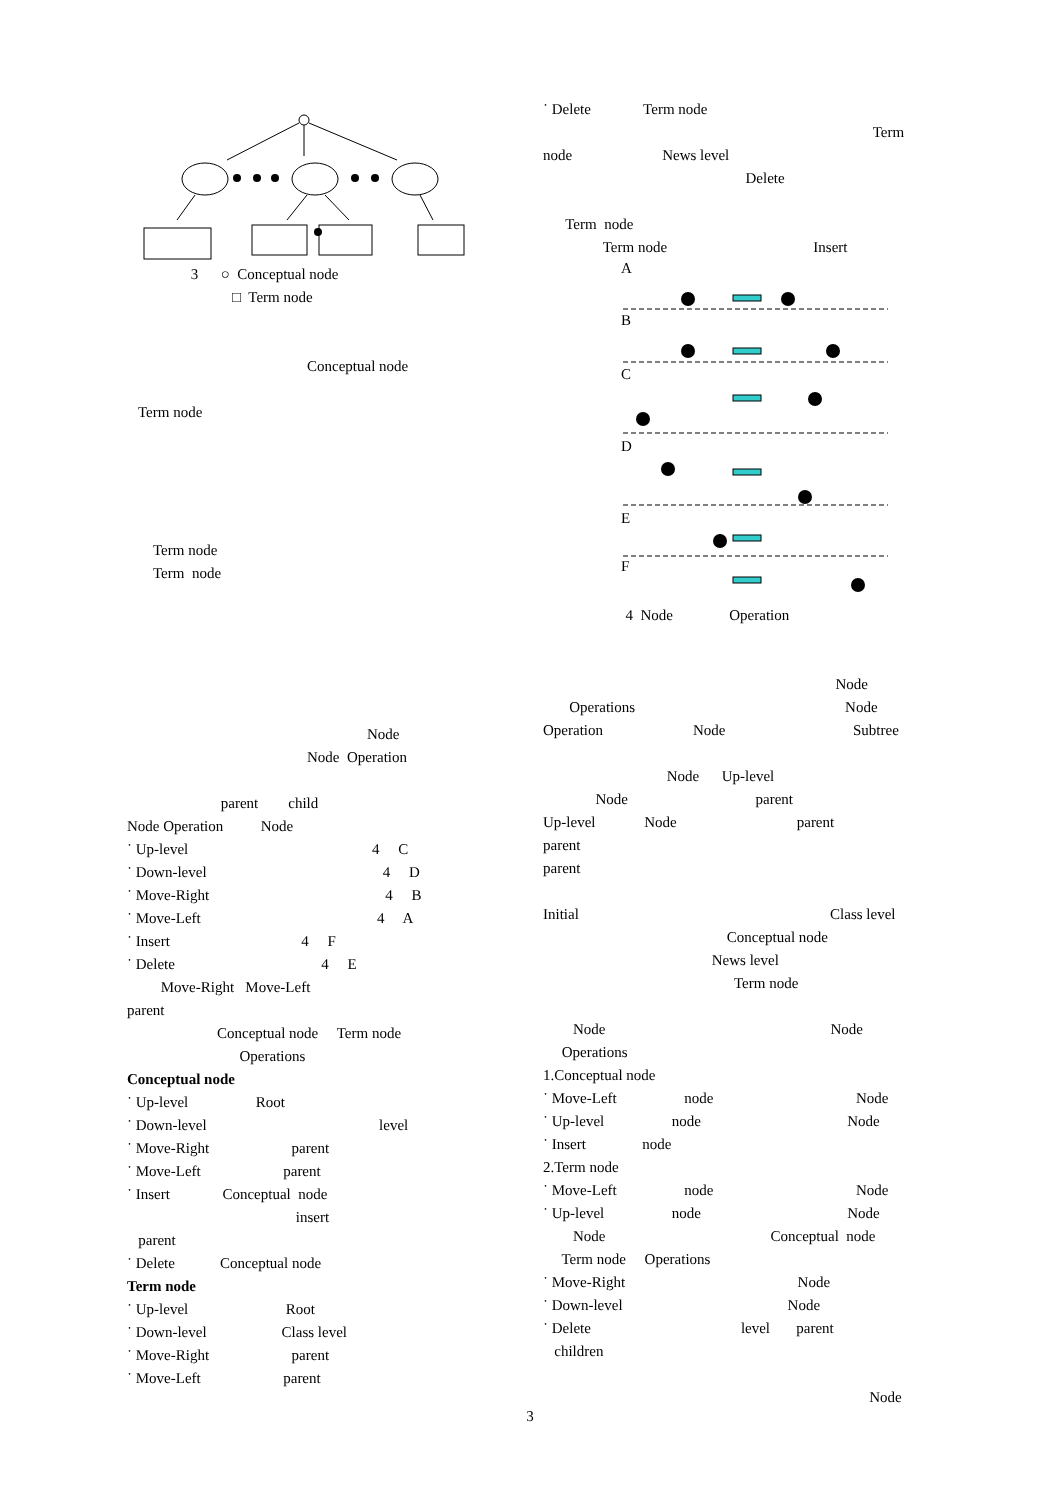3 ○ Conceptual node
□ Term node
Conceptual node
Term node
Term node
Term node
Node
Node Operation
parent child
Node Operation Node
˙ Up-level 4 C
˙ Down-level 4 D
˙ Move-Right 4 B
˙ Move-Left 4 A
˙ Insert 4 F
˙ Delete 4 E
Move-Right Move-Left
parent
Conceptual node Term node
Operations
Conceptual node
˙ Up-level Root
˙ Down-level level
˙ Move-Right parent
˙ Move-Left parent
˙ Insert Conceptual node
insert
parent
˙ Delete Conceptual node
Term node
˙ Up-level Root
˙ Down-level Class level
˙ Move-Right parent
˙ Move-Left parent
˙ Delete Term node
Term
node News level
Delete
Term node
Term node Insert
A
B
C
D
E
F
4 Node Operation
Node
Operations Node
Operation Node Subtree
Node Up-level
Node parent
Up-level Node parent
parent
parent
Initial Class level
Conceptual node
News level
Term node
Node Node
Operations
1.Conceptual node
˙ Move-Left node Node
˙ Up-level node Node
˙ Insert node
2.Term node
˙ Move-Left node Node
˙ Up-level node Node
Node Conceptual node
Term node Operations
˙ Move-Right Node
˙ Down-level Node
˙ Delete level parent
children
Node
3